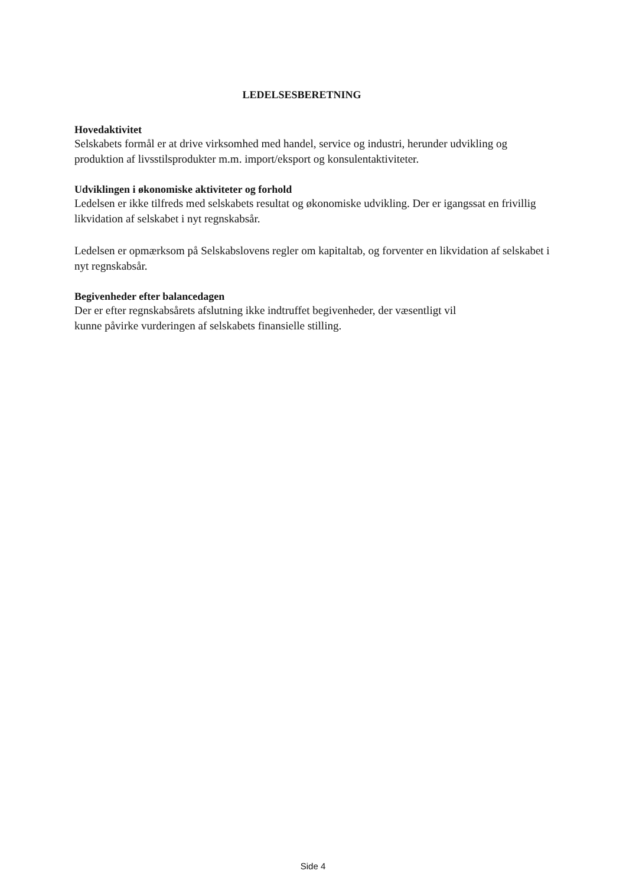LEDELSESBERETNING
Hovedaktivitet
Selskabets formål er at drive virksomhed med handel, service og industri, herunder udvikling og produktion af livsstilsprodukter m.m. import/eksport og konsulentaktiviteter.
Udviklingen i økonomiske aktiviteter og forhold
Ledelsen er ikke tilfreds med selskabets resultat og økonomiske udvikling. Der er igangssat en frivillig likvidation af selskabet i nyt regnskabsår.
Ledelsen er opmærksom på Selskabslovens regler om kapitaltab, og forventer en likvidation af selskabet i nyt regnskabsår.
Begivenheder efter balancedagen
Der er efter regnskabsårets afslutning ikke indtruffet begivenheder, der væsentligt vil
kunne påvirke vurderingen af selskabets finansielle stilling.
Side 4